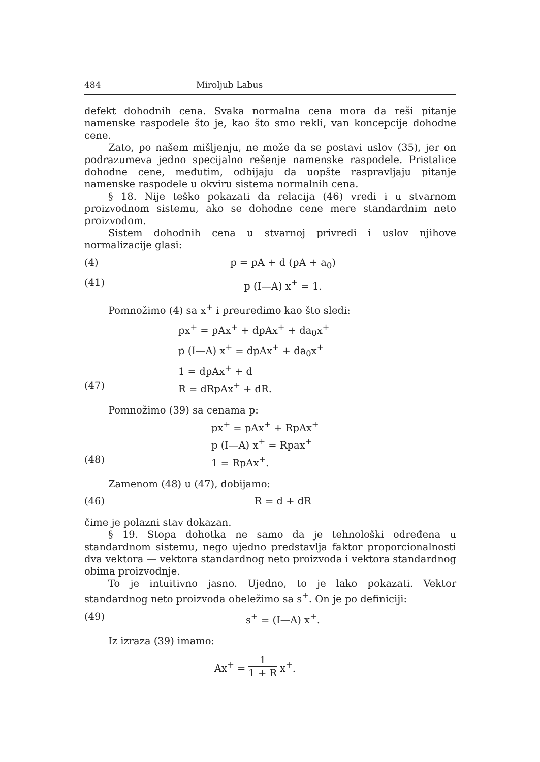484 Miroljub Labus
defekt dohodnih cena. Svaka normalna cena mora da reši pitanje namenske raspodele što je, kao što smo rekli, van koncepcije dohodne cene.
Zato, po našem mišljenju, ne može da se postavi uslov (35), jer on podrazumeva jedno specijalno rešenje namenske raspodele. Pristalice dohodne cene, međutim, odbijaju da uopšte raspravljaju pitanje namenske raspodele u okviru sistema normalnih cena.
§ 18. Nije teško pokazati da relacija (46) vredi i u stvarnom proizvodnom sistemu, ako se dohodne cene mere standardnim neto proizvodom.
Sistem dohodnih cena u stvarnoj privredi i uslov njihove normalizacije glasi:
(4) p = pA + d (pA + a<sub>0</sub>)
(41) p (I—A) x<sup>+</sup> = 1.
Pomnožimo (4) sa x<sup>+</sup> i preuredimo kao što sledi:
px<sup>+</sup> = pAx<sup>+</sup> + dpAx<sup>+</sup> + da<sub>0</sub>x<sup>+</sup>
p (I—A) x<sup>+</sup> = dpAx<sup>+</sup> + da<sub>0</sub>x<sup>+</sup>
1 = dpAx<sup>+</sup> + d
(47) R = dRpAx<sup>+</sup> + dR.
Pomnožimo (39) sa cenama p:
px<sup>+</sup> = pAx<sup>+</sup> + RpAx<sup>+</sup>
p (I—A) x<sup>+</sup> = Rpax<sup>+</sup>
(48) 1 = RpAx<sup>+</sup>.
Zamenom (48) u (47), dobijamo:
(46) R = d + dR
čime je polazni stav dokazan.
§ 19. Stopa dohotka ne samo da je tehnološki određena u standardnom sistemu, nego ujedno predstavlja faktor proporcionalnosti dva vektora — vektora standardnog neto proizvoda i vektora standardnog obima proizvodnje.
To je intuitivno jasno. Ujedno, to je lako pokazati. Vektor standardnog neto proizvoda obeležimo sa s<sup>+</sup>. On je po definiciji:
(49) s<sup>+</sup> = (I—A) x<sup>+</sup>.
Iz izraza (39) imamo:
Ax<sup>+</sup> = 1 1 + R x<sup>+</sup>.